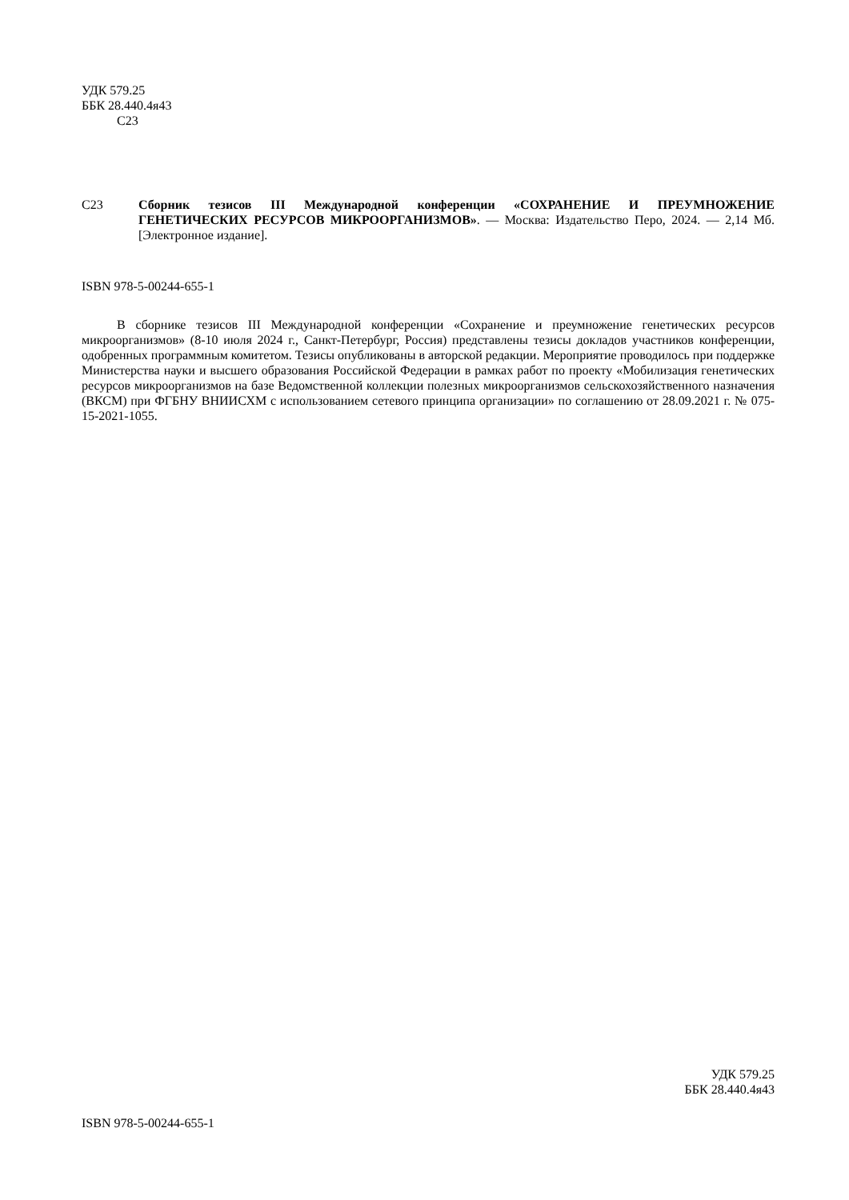УДК 579.25
ББК 28.440.4я43
С23
С23 Сборник тезисов III Международной конференции «СОХРАНЕНИЕ И ПРЕУМНОЖЕНИЕ ГЕНЕТИЧЕСКИХ РЕСУРСОВ МИКРООРГАНИЗМОВ». — Москва: Издательство Перо, 2024. — 2,14 Мб. [Электронное издание].
ISBN 978-5-00244-655-1
В сборнике тезисов III Международной конференции «Сохранение и преумножение генетических ресурсов микроорганизмов» (8-10 июля 2024 г., Санкт-Петербург, Россия) представлены тезисы докладов участников конференции, одобренных программным комитетом. Тезисы опубликованы в авторской редакции. Мероприятие проводилось при поддержке Министерства науки и высшего образования Российской Федерации в рамках работ по проекту «Мобилизация генетических ресурсов микроорганизмов на базе Ведомственной коллекции полезных микроорганизмов сельскохозяйственного назначения (ВКСМ) при ФГБНУ ВНИИСХМ с использованием сетевого принципа организации» по соглашению от 28.09.2021 г. № 075-15-2021-1055.
УДК 579.25
ББК 28.440.4я43
ISBN 978-5-00244-655-1